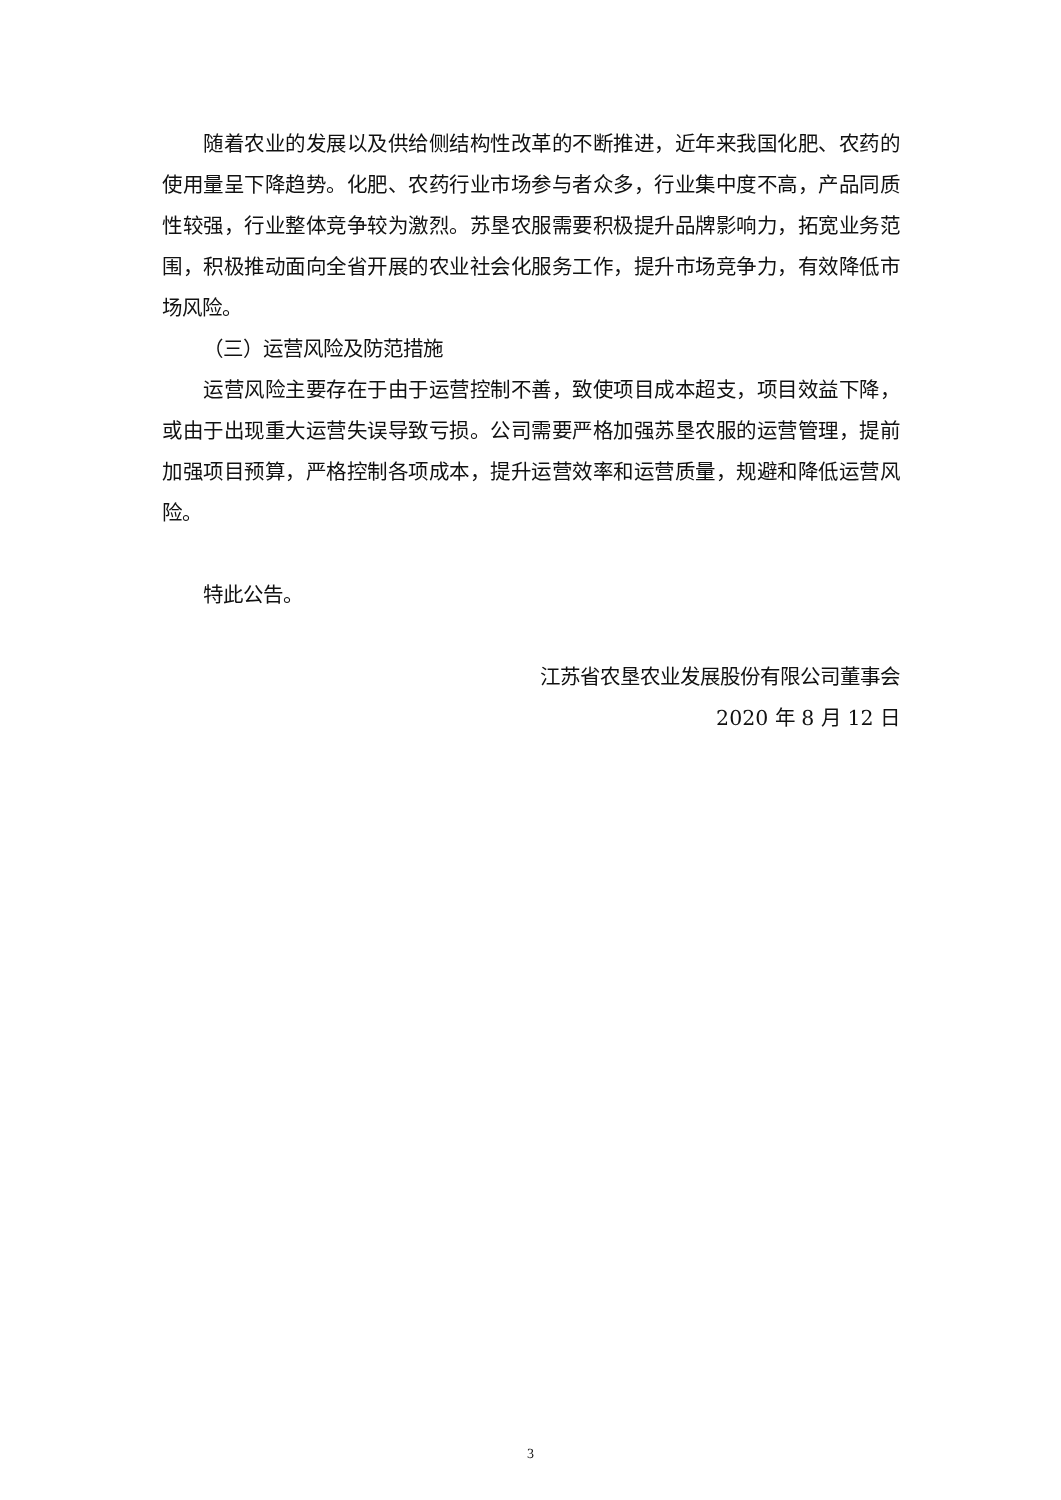随着农业的发展以及供给侧结构性改革的不断推进，近年来我国化肥、农药的使用量呈下降趋势。化肥、农药行业市场参与者众多，行业集中度不高，产品同质性较强，行业整体竞争较为激烈。苏垦农服需要积极提升品牌影响力，拓宽业务范围，积极推动面向全省开展的农业社会化服务工作，提升市场竞争力，有效降低市场风险。
（三）运营风险及防范措施
运营风险主要存在于由于运营控制不善，致使项目成本超支，项目效益下降，或由于出现重大运营失误导致亏损。公司需要严格加强苏垦农服的运营管理，提前加强项目预算，严格控制各项成本，提升运营效率和运营质量，规避和降低运营风险。
特此公告。
江苏省农垦农业发展股份有限公司董事会
2020 年 8 月 12 日
3